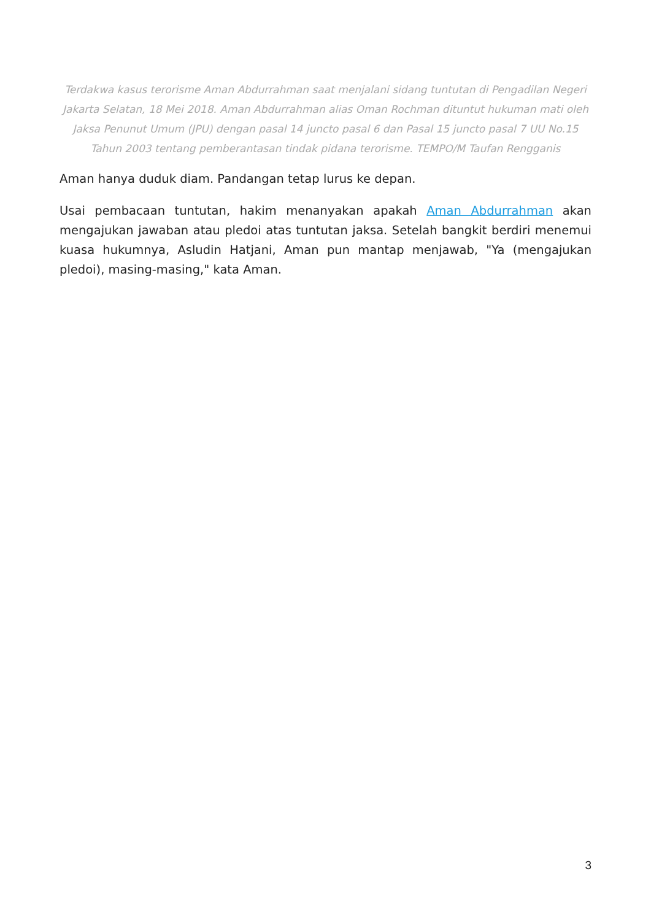Terdakwa kasus terorisme Aman Abdurrahman saat menjalani sidang tuntutan di Pengadilan Negeri Jakarta Selatan, 18 Mei 2018. Aman Abdurrahman alias Oman Rochman dituntut hukuman mati oleh Jaksa Penunut Umum (JPU) dengan pasal 14 juncto pasal 6 dan Pasal 15 juncto pasal 7 UU No.15 Tahun 2003 tentang pemberantasan tindak pidana terorisme. TEMPO/M Taufan Rengganis
Aman hanya duduk diam. Pandangan tetap lurus ke depan.
Usai pembacaan tuntutan, hakim menanyakan apakah Aman Abdurrahman akan mengajukan jawaban atau pledoi atas tuntutan jaksa. Setelah bangkit berdiri menemui kuasa hukumnya, Asludin Hatjani, Aman pun mantap menjawab, "Ya (mengajukan pledoi), masing-masing," kata Aman.
3